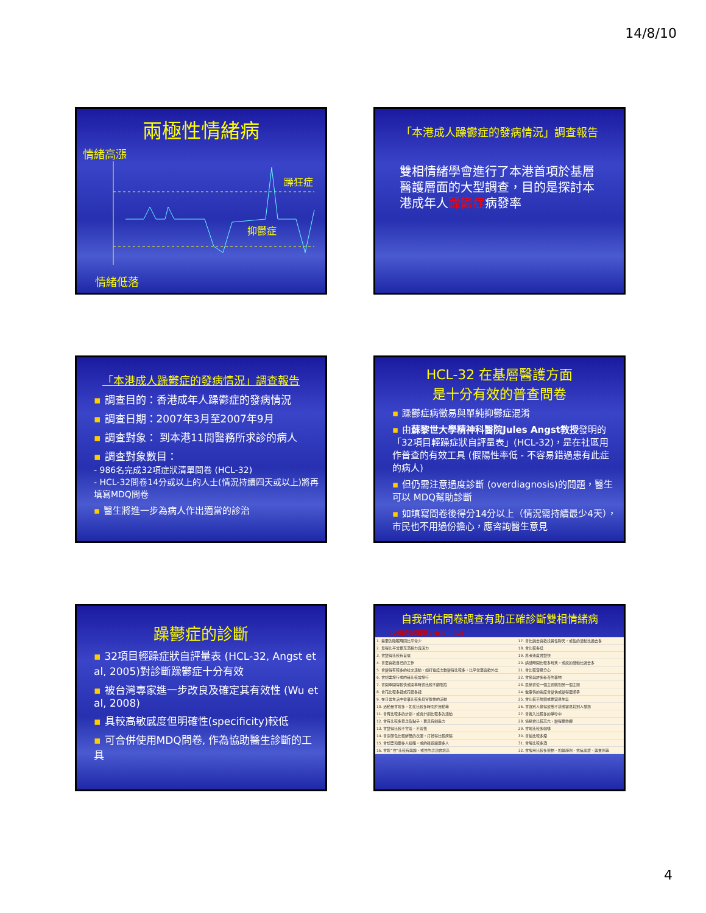14/8/10
兩極性情緒病
情緒高漲
躁狂症
抑鬱症
情緒低落
「本港成人躁鬱症的發病情況」調查報告
雙相情緒學會進行了本港首項於基層醫護層面的大型調查，目的是探討本港成年人躁鬱症病發率
「本港成人躁鬱症的發病情況」調查報告
▪ 調查目的：香港成年人躁鬱症的發病情況
▪ 調查日期：2007年3月至2007年9月
▪ 調查對象： 到本港11間醫務所求診的病人
▪ 調查對象數目：
- 986名完成32項症狀清單問卷 (HCL-32)
- HCL-32問卷14分或以上的人士(情況持續四天或以上)將再填寫MDQ問卷
▪ 醫生將進一步為病人作出適當的診治
HCL-32 在基層醫護方面
是十分有效的普查問卷
▪ 躁鬱症病徵易與單純抑鬱症混淆
▪ 由蘇黎世大學精神科醫院Jules Angst教授發明的「32項目輕躁症狀自評量表」(HCL-32)，是在社區用作普查的有效工具 (假陽性率低 - 不容易錯過患有此症的病人)
▪ 但仍需注意過度診斷 (overdiagnosis)的問題，醫生可以 MDQ幫助診斷
▪ 如填寫問卷後得分14分以上（情況需持續最少4天），市民也不用過份擔心，應咨詢醫生意見
躁鬱症的診斷
▪ 32項目輕躁症狀自評量表 (HCL-32, Angst et al, 2005)對診斷躁鬱症十分有效
▪ 被台灣專家進一步改良及確定其有效性 (Wu et al, 2008)
▪ 具較高敏感度但明確性(specificity)較低
▪ 可合併使用MDQ問卷, 作為協助醫生診斷的工具
自我評估問卷調查有助正確診斷雙相情緒病
32項症狀清單 (HCL - 32)
| 1. 需要的睡眠時間比平常少 | 17. 會比過去喜歡找異性聊天，或性的活動比過去多 |
| 2. 覺得比平常更充滿精力與活力 | 18. 會比較多話 |
| 3. 會變得比較有自信 | 19. 思考速度會變快 |
| 4. 會更喜歡自己的工作 | 20. 講話時開比較多玩笑，或說的話動比過去多 |
| 5. 會變得有較多的社交活動，如打電話次數變得比較多，比平常更喜歡外出 | 21. 會比較容易分心 |
| 6. 會想要旅行或的確比較常旅行 | 22. 會參與許多新奇的事物 |
| 7. 會開車開得較快或開車時會比較不顧危險 | 23. 思緒會從一個主題跳到另一個主題 |
| 8. 會花比較多錢或花很多錢 | 24. 做事情的速度會變快或變得更順手 |
| 9. 在日常生活中從事比較多具冒險性的活動 | 25. 會比較不耐煩或更容易生氣 |
| 10. 活動量會增多，如花比較多時間於運動等 | 26. 會讓別人覺得疲憊不堪或容易對別人發怒 |
| 11. 會有比較多的計劃，或會計劃比較多的活動 | 27. 會捲入比較多的爭吵中 |
| 12. 會有比較多意念及點子，更具有創造力 | 28. 情緒會比較高亢，變得更樂觀 |
| 13. 會變得比較不害羞、不羞怯 | 29. 會喝比較多咖啡 |
| 14. 會穿顏色比較鮮艷的衣服，打扮得比較誇張 | 30. 會抽比較多煙 |
| 15. 會想要和更多人接觸，或的確認識更多人 | 31. 會喝比較多酒 |
| 16. 會對“性”比較有興趣，或性的念頭會增高 | 32. 會服用比較多藥物，如鎮靜劑、抗焦慮症、興奮劑等 |
4